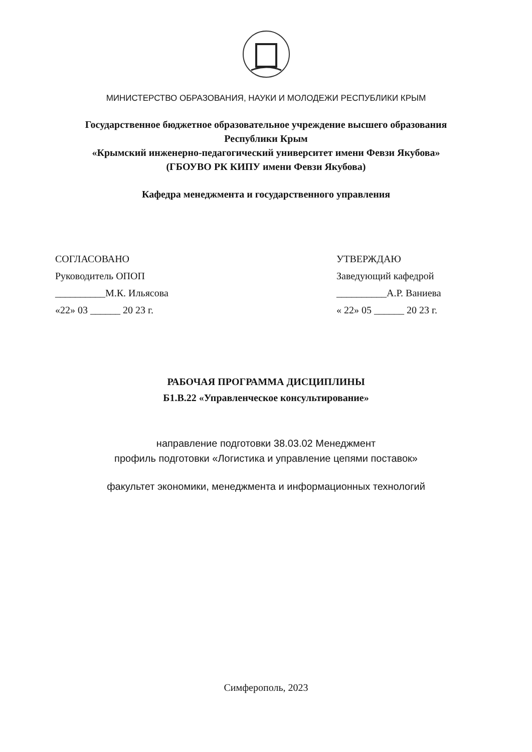МИНИСТЕРСТВО ОБРАЗОВАНИЯ, НАУКИ И МОЛОДЕЖИ РЕСПУБЛИКИ КРЫМ
Государственное бюджетное образовательное учреждение высшего образования
Республики Крым
«Крымский инженерно-педагогический университет имени Февзи Якубова»
(ГБОУВО РК КИПУ имени Февзи Якубова)
Кафедра менеджмента и государственного управления
СОГЛАСОВАНО
Руководитель ОПОП
__________М.К. Ильясова
«22» 03 ______ 20 23 г.
УТВЕРЖДАЮ
Заведующий кафедрой
__________А.Р. Ваниева
« 22» 05 ______ 20 23 г.
РАБОЧАЯ ПРОГРАММА ДИСЦИПЛИНЫ
Б1.В.22 «Управленческое консультирование»
направление подготовки 38.03.02 Менеджмент
профиль подготовки «Логистика и управление цепями поставок»
факультет экономики, менеджмента и информационных технологий
Симферополь, 2023